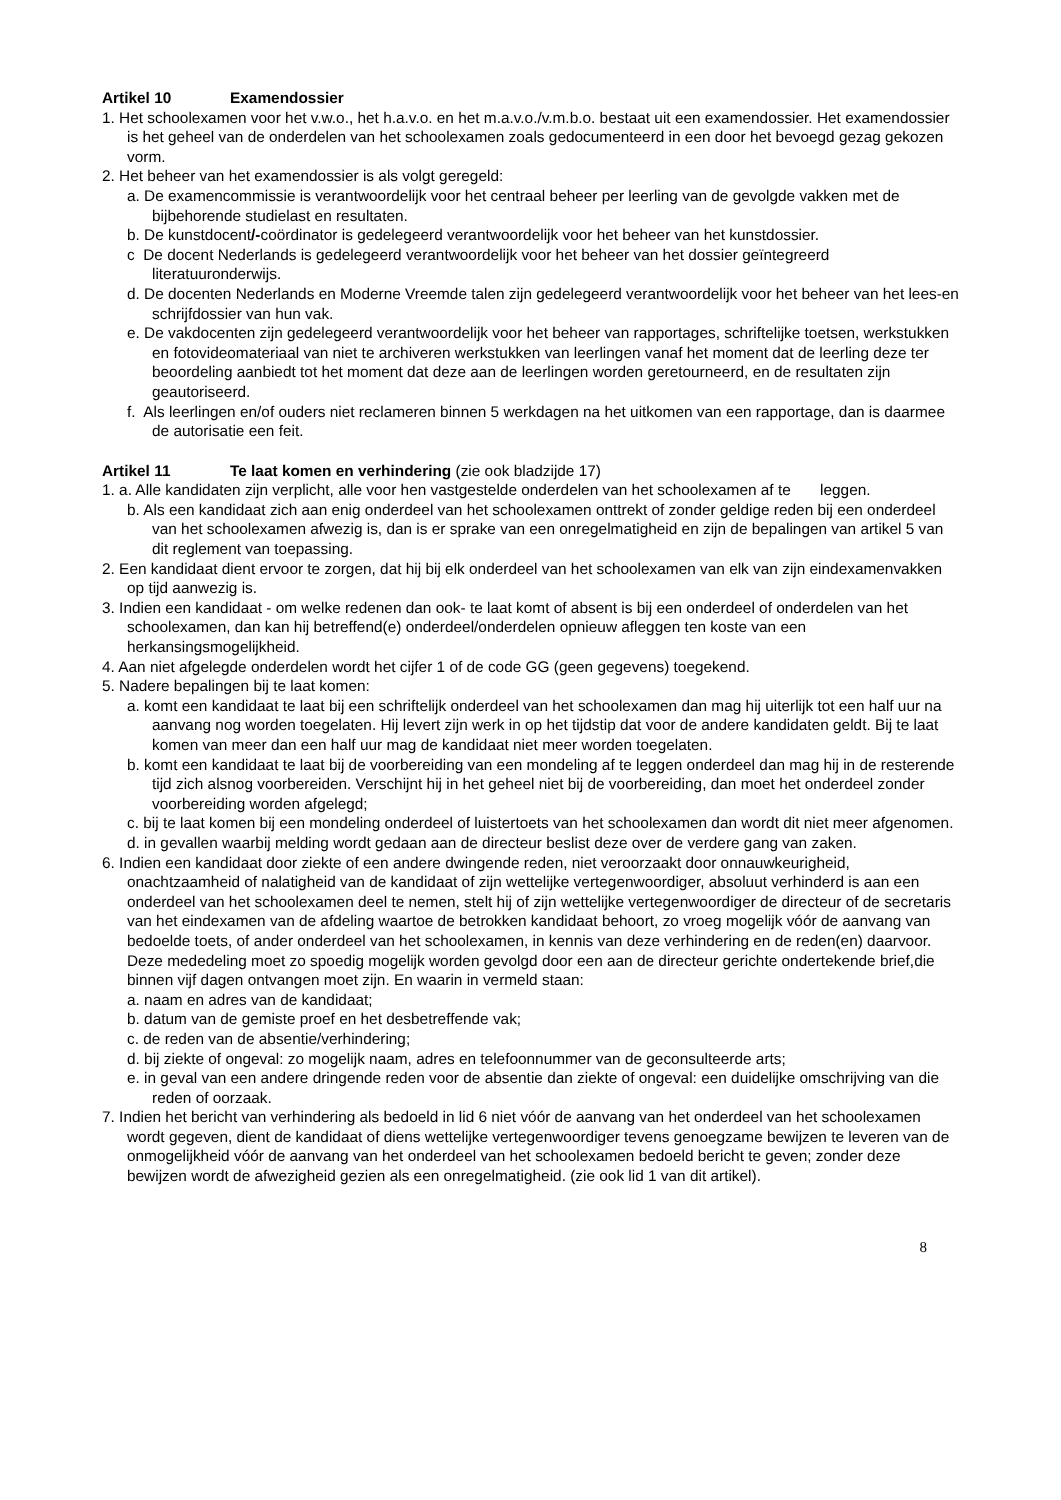Artikel 10 Examendossier
1. Het schoolexamen voor het v.w.o., het h.a.v.o. en het m.a.v.o./v.m.b.o. bestaat uit een examendossier. Het examendossier is het geheel van de onderdelen van het schoolexamen zoals gedocumenteerd in een door het bevoegd gezag gekozen vorm.
2. Het beheer van het examendossier is als volgt geregeld:
a. De examencommissie is verantwoordelijk voor het centraal beheer per leerling van de gevolgde vakken met de bijbehorende studielast en resultaten.
b. De kunstdocent/-coördinator is gedelegeerd verantwoordelijk voor het beheer van het kunstdossier.
c De docent Nederlands is gedelegeerd verantwoordelijk voor het beheer van het dossier geïntegreerd literatuuronderwijs.
d. De docenten Nederlands en Moderne Vreemde talen zijn gedelegeerd verantwoordelijk voor het beheer van het lees-en schrijfdossier van hun vak.
e. De vakdocenten zijn gedelegeerd verantwoordelijk voor het beheer van rapportages, schriftelijke toetsen, werkstukken en fotovideomateriaal van niet te archiveren werkstukken van leerlingen vanaf het moment dat de leerling deze ter beoordeling aanbiedt tot het moment dat deze aan de leerlingen worden geretourneerd, en de resultaten zijn geautoriseerd.
f. Als leerlingen en/of ouders niet reclameren binnen 5 werkdagen na het uitkomen van een rapportage, dan is daarmee de autorisatie een feit.
Artikel 11 Te laat komen en verhindering (zie ook bladzijde 17)
1. a. Alle kandidaten zijn verplicht, alle voor hen vastgestelde onderdelen van het schoolexamen af te leggen.
b. Als een kandidaat zich aan enig onderdeel van het schoolexamen onttrekt of zonder geldige reden bij een onderdeel van het schoolexamen afwezig is, dan is er sprake van een onregelmatigheid en zijn de bepalingen van artikel 5 van dit reglement van toepassing.
2. Een kandidaat dient ervoor te zorgen, dat hij bij elk onderdeel van het schoolexamen van elk van zijn eindexamenvakken op tijd aanwezig is.
3. Indien een kandidaat - om welke redenen dan ook- te laat komt of absent is bij een onderdeel of onderdelen van het schoolexamen, dan kan hij betreffend(e) onderdeel/onderdelen opnieuw afleggen ten koste van een herkansingsmogelijkheid.
4. Aan niet afgelegde onderdelen wordt het cijfer 1 of de code GG (geen gegevens) toegekend.
5. Nadere bepalingen bij te laat komen:
a. komt een kandidaat te laat bij een schriftelijk onderdeel van het schoolexamen dan mag hij uiterlijk tot een half uur na aanvang nog worden toegelaten. Hij levert zijn werk in op het tijdstip dat voor de andere kandidaten geldt. Bij te laat komen van meer dan een half uur mag de kandidaat niet meer worden toegelaten.
b. komt een kandidaat te laat bij de voorbereiding van een mondeling af te leggen onderdeel dan mag hij in de resterende tijd zich alsnog voorbereiden. Verschijnt hij in het geheel niet bij de voorbereiding, dan moet het onderdeel zonder voorbereiding worden afgelegd;
c. bij te laat komen bij een mondeling onderdeel of luistertoets van het schoolexamen dan wordt dit niet meer afgenomen.
d. in gevallen waarbij melding wordt gedaan aan de directeur beslist deze over de verdere gang van zaken.
6. Indien een kandidaat door ziekte of een andere dwingende reden, niet veroorzaakt door onnauwkeurigheid, onachtzaamheid of nalatigheid van de kandidaat of zijn wettelijke vertegenwoordiger, absoluut verhinderd is aan een onderdeel van het schoolexamen deel te nemen, stelt hij of zijn wettelijke vertegenwoordiger de directeur of de secretaris van het eindexamen van de afdeling waartoe de betrokken kandidaat behoort, zo vroeg mogelijk vóór de aanvang van bedoelde toets, of ander onderdeel van het schoolexamen, in kennis van deze verhindering en de reden(en) daarvoor. Deze mededeling moet zo spoedig mogelijk worden gevolgd door een aan de directeur gerichte ondertekende brief,die binnen vijf dagen ontvangen moet zijn. En waarin in vermeld staan:
a. naam en adres van de kandidaat;
b. datum van de gemiste proef en het desbetreffende vak;
c. de reden van de absentie/verhindering;
d. bij ziekte of ongeval: zo mogelijk naam, adres en telefoonnummer van de geconsulteerde arts;
e. in geval van een andere dringende reden voor de absentie dan ziekte of ongeval: een duidelijke omschrijving van die reden of oorzaak.
7. Indien het bericht van verhindering als bedoeld in lid 6 niet vóór de aanvang van het onderdeel van het schoolexamen wordt gegeven, dient de kandidaat of diens wettelijke vertegenwoordiger tevens genoegzame bewijzen te leveren van de onmogelijkheid vóór de aanvang van het onderdeel van het schoolexamen bedoeld bericht te geven; zonder deze bewijzen wordt de afwezigheid gezien als een onregelmatigheid. (zie ook lid 1 van dit artikel).
8